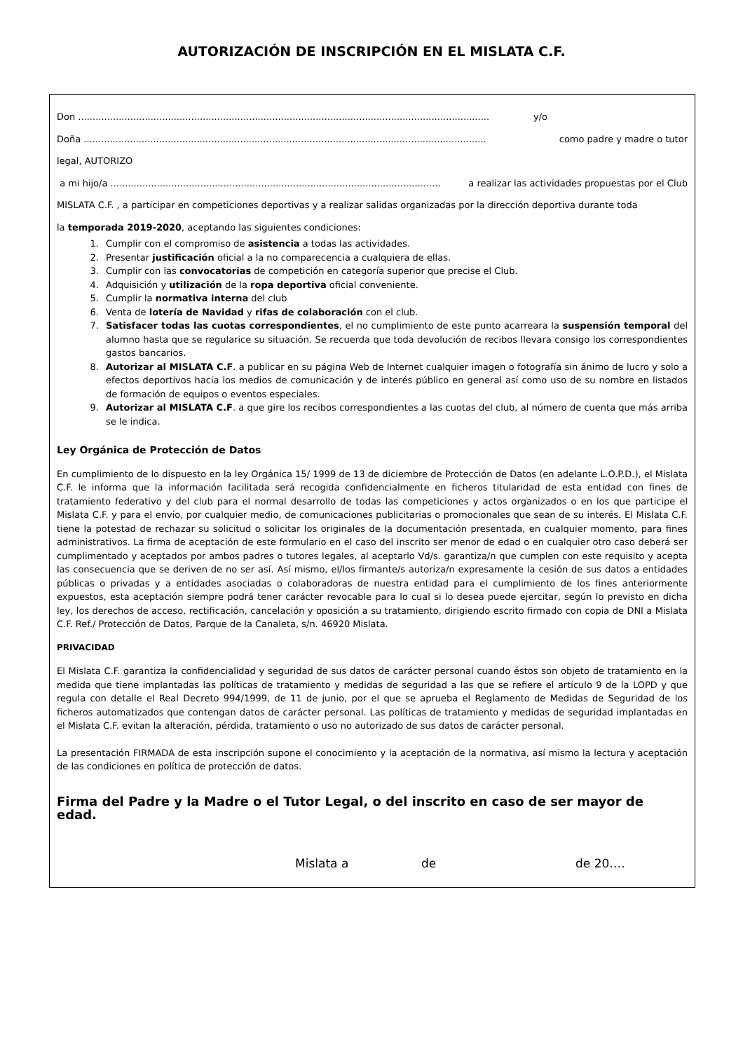AUTORIZACIÓN DE INSCRIPCIÓN EN EL MISLATA C.F.
Don .............................................................................................................................................. y/o
Doña ........................................................................................................................................... como padre y madre o tutor
legal, AUTORIZO
a mi hijo/a .................................................................................................................. a realizar las actividades propuestas por el Club
MISLATA C.F. , a participar en competiciones deportivas y a realizar salidas organizadas por la dirección deportiva durante toda
la temporada 2019-2020, aceptando las siguientes condiciones:
1. Cumplir con el compromiso de asistencia a todas las actividades.
2. Presentar justificación oficial a la no comparecencia a cualquiera de ellas.
3. Cumplir con las convocatorias de competición en categoría superior que precise el Club.
4. Adquisición y utilización de la ropa deportiva oficial conveniente.
5. Cumplir la normativa interna del club
6. Venta de lotería de Navidad y rifas de colaboración con el club.
7. Satisfacer todas las cuotas correspondientes, el no cumplimiento de este punto acarreara la suspensión temporal del alumno hasta que se regularice su situación. Se recuerda que toda devolución de recibos llevara consigo los correspondientes gastos bancarios.
8. Autorizar al MISLATA C.F. a publicar en su página Web de Internet cualquier imagen o fotografía sin ánimo de lucro y solo a efectos deportivos hacia los medios de comunicación y de interés público en general así como uso de su nombre en listados de formación de equipos o eventos especiales.
9. Autorizar al MISLATA C.F. a que gire los recibos correspondientes a las cuotas del club, al número de cuenta que más arriba se le indica.
Ley Orgánica de Protección de Datos
En cumplimiento de lo dispuesto en la ley Orgánica 15/ 1999 de 13 de diciembre de Protección de Datos (en adelante L.O.P.D.), el Mislata C.F. le informa que la información facilitada será recogida confidencialmente en ficheros titularidad de esta entidad con fines de tratamiento federativo y del club para el normal desarrollo de todas las competiciones y actos organizados o en los que participe el Mislata C.F. y para el envío, por cualquier medio, de comunicaciones publicitarias o promocionales que sean de su interés. El Mislata C.F. tiene la potestad de rechazar su solicitud o solicitar los originales de la documentación presentada, en cualquier momento, para fines administrativos. La firma de aceptación de este formulario en el caso del inscrito ser menor de edad o en cualquier otro caso deberá ser cumplimentado y aceptados por ambos padres o tutores legales, al aceptarlo Vd/s. garantiza/n que cumplen con este requisito y acepta las consecuencia que se deriven de no ser así. Así mismo, el/los firmante/s autoriza/n expresamente la cesión de sus datos a entidades públicas o privadas y a entidades asociadas o colaboradoras de nuestra entidad para el cumplimiento de los fines anteriormente expuestos, esta aceptación siempre podrá tener carácter revocable para lo cual si lo desea puede ejercitar, según lo previsto en dicha ley, los derechos de acceso, rectificación, cancelación y oposición a su tratamiento, dirigiendo escrito firmado con copia de DNI a Mislata C.F. Ref./ Protección de Datos, Parque de la Canaleta, s/n. 46920 Mislata.
PRIVACIDAD
El Mislata C.F. garantiza la confidencialidad y seguridad de sus datos de carácter personal cuando éstos son objeto de tratamiento en la medida que tiene implantadas las políticas de tratamiento y medidas de seguridad a las que se refiere el artículo 9 de la LOPD y que regula con detalle el Real Decreto 994/1999, de 11 de junio, por el que se aprueba el Reglamento de Medidas de Seguridad de los ficheros automatizados que contengan datos de carácter personal. Las políticas de tratamiento y medidas de seguridad implantadas en el Mislata C.F. evitan la alteración, pérdida, tratamiento o uso no autorizado de sus datos de carácter personal.
La presentación FIRMADA de esta inscripción supone el conocimiento y la aceptación de la normativa, así mismo la lectura y aceptación de las condiciones en política de protección de datos.
Firma del Padre y la Madre o el Tutor Legal, o del inscrito en caso de ser mayor de edad.
Mislata a de de 20….